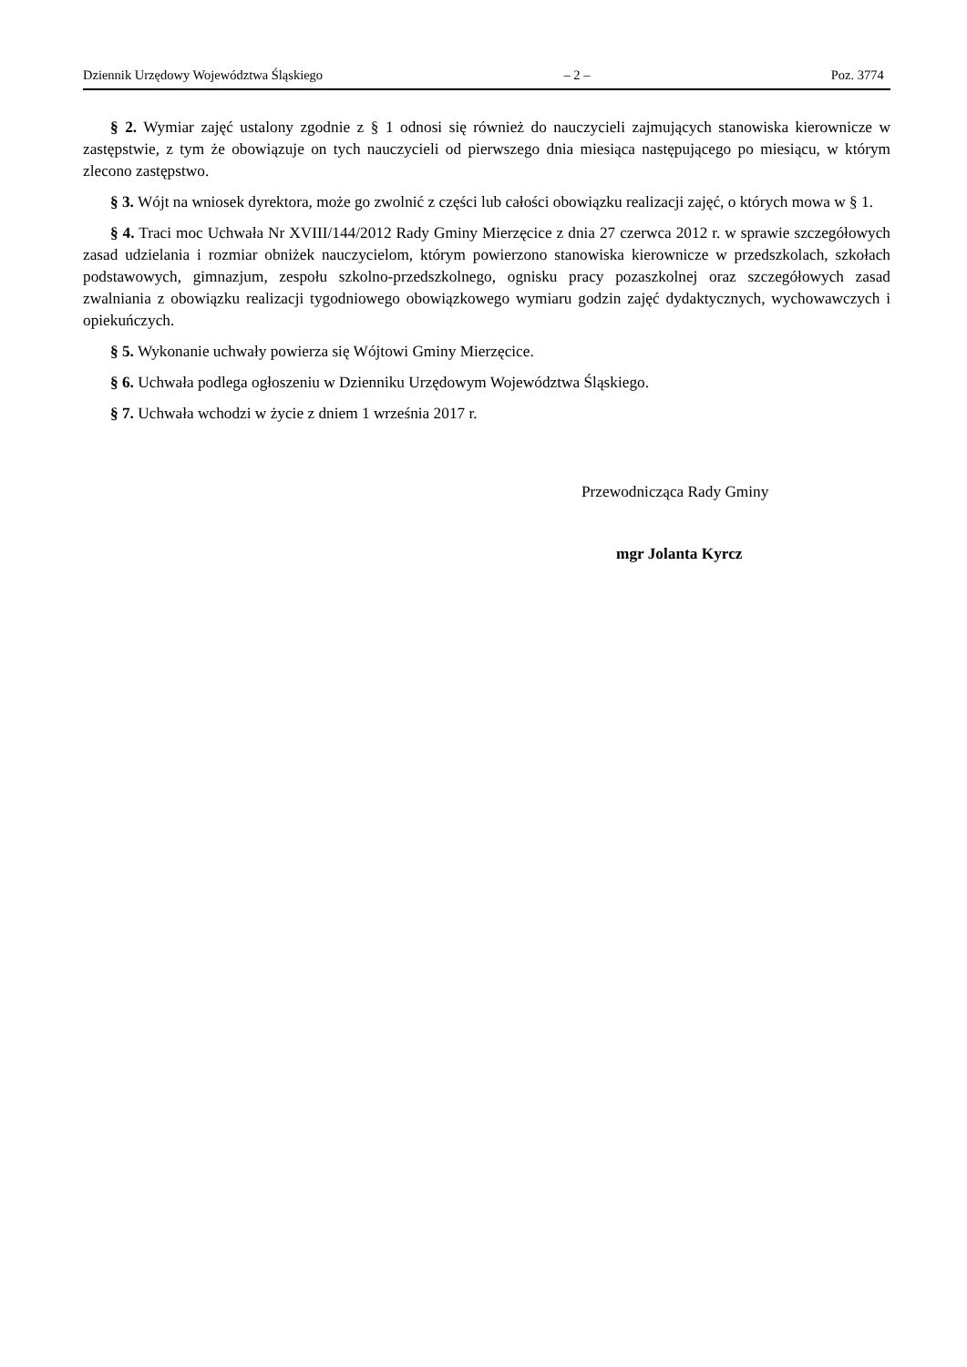Dziennik Urzędowy Województwa Śląskiego – 2 – Poz. 3774
§ 2. Wymiar zajęć ustalony zgodnie z § 1 odnosi się również do nauczycieli zajmujących stanowiska kierownicze w zastępstwie, z tym że obowiązuje on tych nauczycieli od pierwszego dnia miesiąca następującego po miesiącu, w którym zlecono zastępstwo.
§ 3. Wójt na wniosek dyrektora, może go zwolnić z części lub całości obowiązku realizacji zajęć, o których mowa w § 1.
§ 4. Traci moc Uchwała Nr XVIII/144/2012 Rady Gminy Mierzęcice z dnia 27 czerwca 2012 r. w sprawie szczegółowych zasad udzielania i rozmiar obniżek nauczycielom, którym powierzono stanowiska kierownicze w przedszkolach, szkołach podstawowych, gimnazjum, zespołu szkolno-przedszkolnego, ognisku pracy pozaszkolnej oraz szczegółowych zasad zwalniania z obowiązku realizacji tygodniowego obowiązkowego wymiaru godzin zajęć dydaktycznych, wychowawczych i opiekuńczych.
§ 5. Wykonanie uchwały powierza się Wójtowi Gminy Mierzęcice.
§ 6. Uchwała podlega ogłoszeniu w Dzienniku Urzędowym Województwa Śląskiego.
§ 7. Uchwała wchodzi w życie z dniem 1 września 2017 r.
Przewodnicząca Rady Gminy
mgr Jolanta Kyrcz